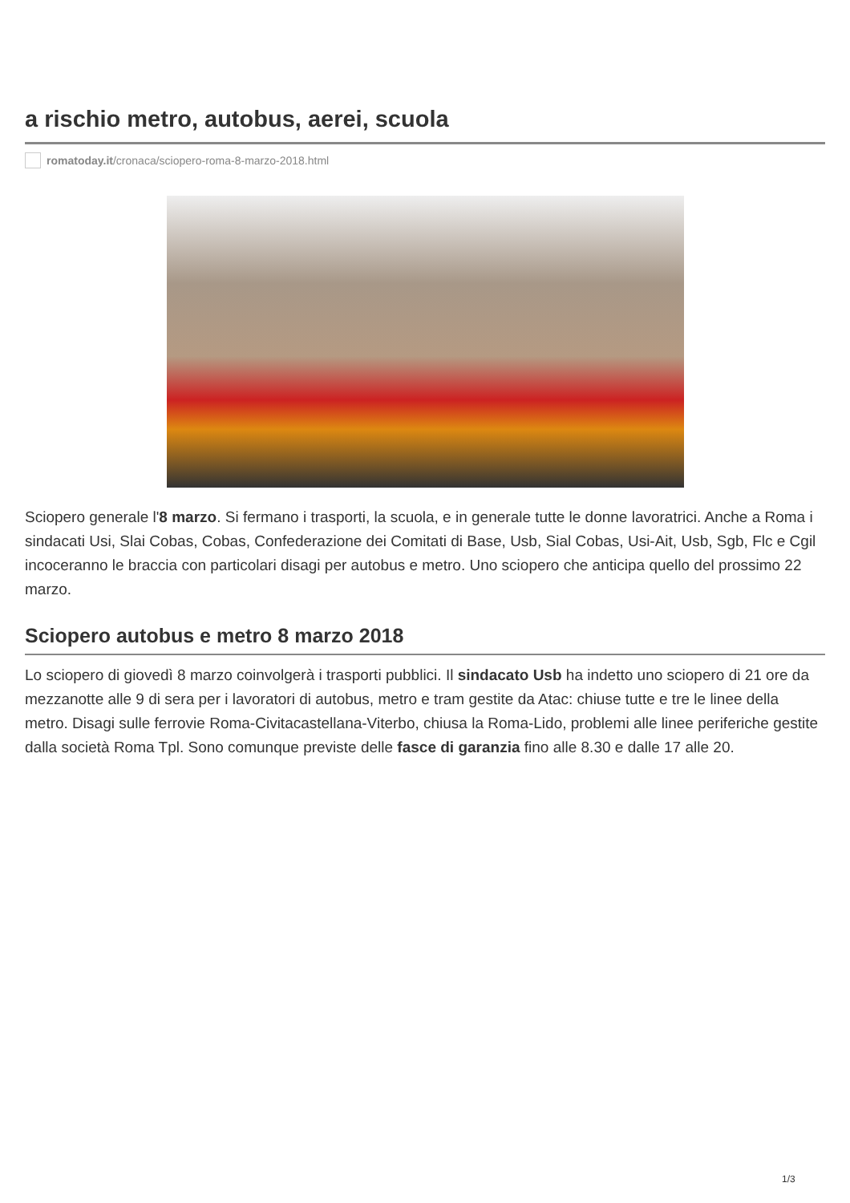a rischio metro, autobus, aerei, scuola
romatoday.it /cronaca/sciopero-roma-8-marzo-2018.html
Sciopero generale l'8 marzo. Si fermano i trasporti, la scuola, e in generale tutte le donne lavoratrici. Anche a Roma i sindacati Usi, Slai Cobas, Cobas, Confederazione dei Comitati di Base, Usb, Sial Cobas, Usi-Ait, Usb, Sgb, Flc e Cgil incoceranno le braccia con particolari disagi per autobus e metro. Uno sciopero che anticipa quello del prossimo 22 marzo.
Sciopero autobus e metro 8 marzo 2018
Lo sciopero di giovedì 8 marzo coinvolgerà i trasporti pubblici. Il sindacato Usb ha indetto uno sciopero di 21 ore da mezzanotte alle 9 di sera per i lavoratori di autobus, metro e tram gestite da Atac: chiuse tutte e tre le linee della metro. Disagi sulle ferrovie Roma-Civitacastellana-Viterbo, chiusa la Roma-Lido, problemi alle linee periferiche gestite dalla società Roma Tpl. Sono comunque previste delle fasce di garanzia fino alle 8.30 e dalle 17 alle 20.
1/3